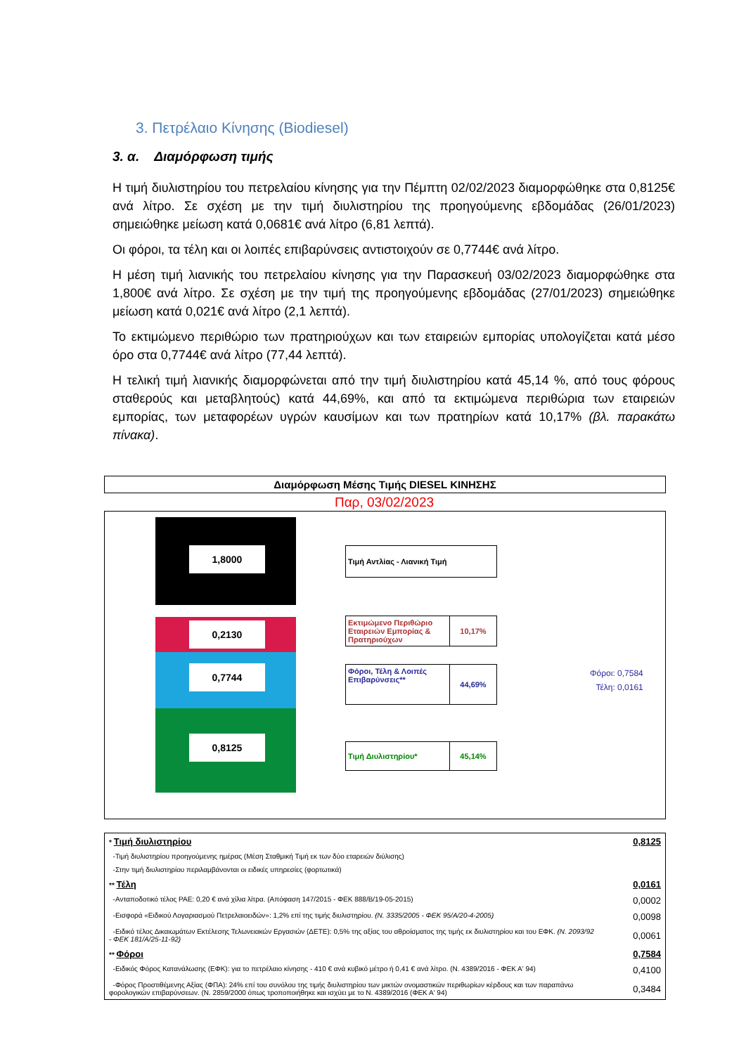3. Πετρέλαιο Κίνησης (Biodiesel)
3. α. Διαμόρφωση τιμής
Η τιμή διυλιστηρίου του πετρελαίου κίνησης για την Πέμπτη 02/02/2023 διαμορφώθηκε στα 0,8125€ ανά λίτρο. Σε σχέση με την τιμή διυλιστηρίου της προηγούμενης εβδομάδας (26/01/2023) σημειώθηκε μείωση κατά 0,0681€ ανά λίτρο (6,81 λεπτά).
Οι φόροι, τα τέλη και οι λοιπές επιβαρύνσεις αντιστοιχούν σε 0,7744€ ανά λίτρο.
Η μέση τιμή λιανικής του πετρελαίου κίνησης για την Παρασκευή 03/02/2023 διαμορφώθηκε στα 1,800€ ανά λίτρο. Σε σχέση με την τιμή της προηγούμενης εβδομάδας (27/01/2023) σημειώθηκε μείωση κατά 0,021€ ανά λίτρο (2,1 λεπτά).
Το εκτιμώμενο περιθώριο των πρατηριούχων και των εταιρειών εμπορίας υπολογίζεται κατά μέσο όρο στα 0,7744€ ανά λίτρο (77,44 λεπτά).
Η τελική τιμή λιανικής διαμορφώνεται από την τιμή διυλιστηρίου κατά 45,14 %, από τους φόρους σταθερούς και μεταβλητούς) κατά 44,69%, και από τα εκτιμώμενα περιθώρια των εταιρειών εμπορίας, των μεταφορέων υγρών καυσίμων και των πρατηρίων κατά 10,17% (βλ. παρακάτω πίνακα).
Διαμόρφωση Μέσης Τιμής DIESEL ΚΙΝΗΣΗΣ
Παρ, 03/02/2023
1,8000
0,2130
0,7744
0,8125
Τιμή Αντλίας - Λιανική Τιμή
Εκτιμώμενο Περιθώριο Εταιρειών Εμπορίας & Πρατηριούχων
10,17%
Φόροι, Τέλη & Λοιπές Επιβαρύνσεις**
44,69%
Τιμή Διυλιστηρίου* 45,14%
Φόροι: 0,7584
Τέλη: 0,0161
| * Τιμή διυλιστηρίου | 0,8125 |
| -Τιμή διυλιστηρίου προηγούμενης ημέρας (Μέση Σταθμική Τιμή εκ των δύο εταρειών διύλισης) | |
| -Στην τιμή διυλιστηρίου περιλαμβάνονται οι ειδικές υπηρεσίες (φορτωτικά) | |
| ** Τέλη | 0,0161 |
| -Ανταποδοτικό τέλος ΡΑΕ: 0,20 € ανά χίλια λίτρα. (Απόφαση 147/2015 - ΦΕΚ 888/Β/19-05-2015) | 0,0002 |
| -Εισφορά «Ειδικού Λογαριασμού Πετρελαιοειδών»: 1,2% επί της τιμής διυλιστηρίου. (Ν. 3335/2005 - ΦΕΚ 95/Α/20-4-2005) | 0,0098 |
| -Ειδικό τέλος Δικαιωμάτων Εκτέλεσης Τελωνειακών Εργασιών (ΔΕΤΕ): 0,5% της αξίας του αθροίσματος της τιμής εκ διυλιστηρίου και του ΕΦΚ. (Ν. 2093/92 - ΦΕΚ 181/Α/25-11-92) | 0,0061 |
| ** Φόροι | 0,7584 |
| -Ειδικός Φόρος Κατανάλωσης (ΕΦΚ): για το πετρέλαιο κίνησης - 410 € ανά κυβικό μέτρο ή 0,41 € ανά λίτρο. (Ν. 4389/2016 - ΦΕΚ Α' 94) | 0,4100 |
| -Φόρος Προστιθέμενης Αξίας (ΦΠΑ): 24% επί του συνόλου της τιμής διυλιστηρίου των μικτών ονομαστικών περιθωρίων κέρδους και των παραπάνω φορολογικών επιβαρύνσεων. (Ν. 2859/2000 όπως τροποποιήθηκε και ισχύει με το Ν. 4389/2016 (ΦΕΚ Α' 94) | 0,3484 |